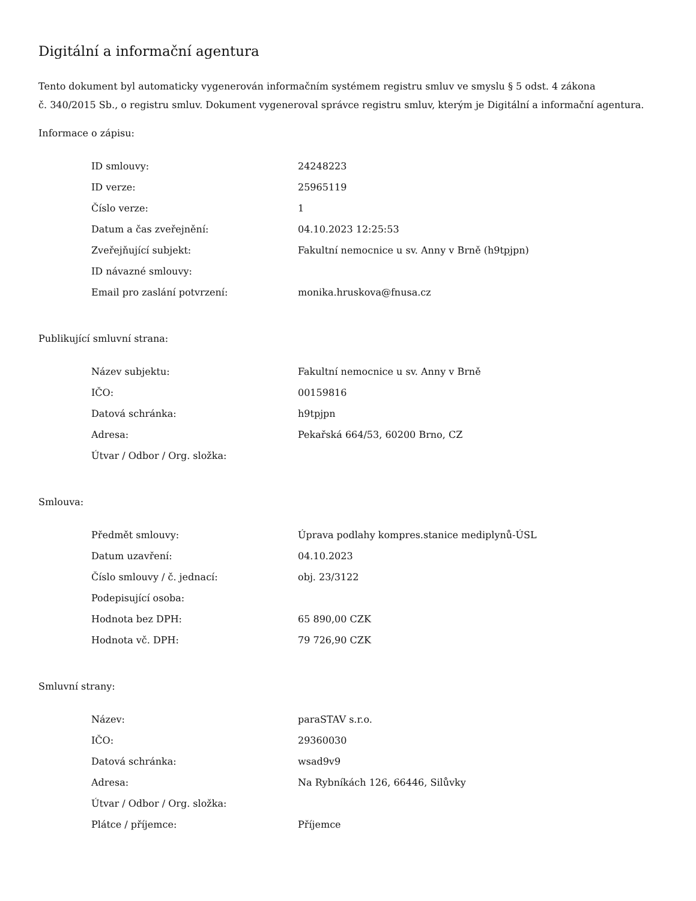Digitální a informační agentura
Tento dokument byl automaticky vygenerován informačním systémem registru smluv ve smyslu § 5 odst. 4 zákona
č. 340/2015 Sb., o registru smluv. Dokument vygeneroval správce registru smluv, kterým je Digitální a informační agentura.
Informace o zápisu:
| ID smlouvy: | 24248223 |
| ID verze: | 25965119 |
| Číslo verze: | 1 |
| Datum a čas zveřejnění: | 04.10.2023 12:25:53 |
| Zveřejňující subjekt: | Fakultní nemocnice u sv. Anny v Brně (h9tpjpn) |
| ID návazné smlouvy: | |
| Email pro zaslání potvrzení: | monika.hruskova@fnusa.cz |
Publikující smluvní strana:
| Název subjektu: | Fakultní nemocnice u sv. Anny v Brně |
| IČO: | 00159816 |
| Datová schránka: | h9tpjpn |
| Adresa: | Pekařská 664/53, 60200 Brno, CZ |
| Útvar / Odbor / Org. složka: | |
Smlouva:
| Předmět smlouvy: | Úprava podlahy kompres.stanice mediplynů-ÚSL |
| Datum uzavření: | 04.10.2023 |
| Číslo smlouvy / č. jednací: | obj. 23/3122 |
| Podepisující osoba: | |
| Hodnota bez DPH: | 65 890,00 CZK |
| Hodnota vč. DPH: | 79 726,90 CZK |
Smluvní strany:
| Název: | paraSTAV s.r.o. |
| IČO: | 29360030 |
| Datová schránka: | wsad9v9 |
| Adresa: | Na Rybníkách 126, 66446, Silůvky |
| Útvar / Odbor / Org. složka: | |
| Plátce / příjemce: | Příjemce |